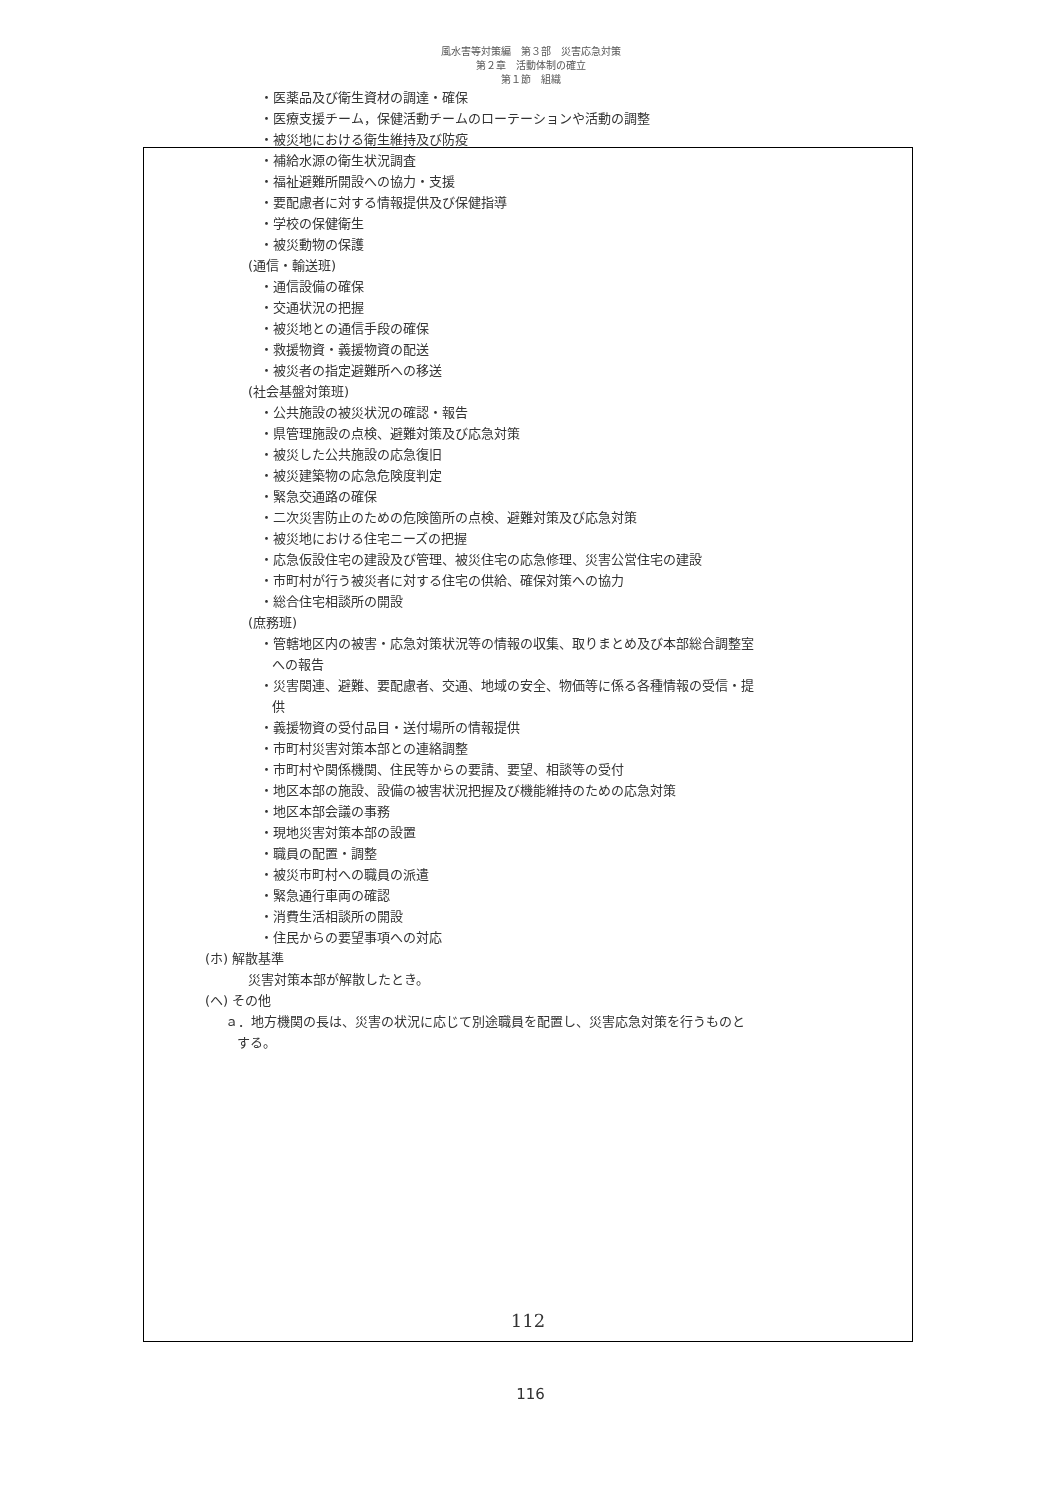風水害等対策編　第３部　災害応急対策
第２章　活動体制の確立
第１節　組織
・医薬品及び衛生資材の調達・確保
・医療支援チーム，保健活動チームのローテーションや活動の調整
・被災地における衛生維持及び防疫
・補給水源の衛生状況調査
・福祉避難所開設への協力・支援
・要配慮者に対する情報提供及び保健指導
・学校の保健衛生
・被災動物の保護
(通信・輸送班)
・通信設備の確保
・交通状況の把握
・被災地との通信手段の確保
・救援物資・義援物資の配送
・被災者の指定避難所への移送
(社会基盤対策班)
・公共施設の被災状況の確認・報告
・県管理施設の点検、避難対策及び応急対策
・被災した公共施設の応急復旧
・被災建築物の応急危険度判定
・緊急交通路の確保
・二次災害防止のための危険箇所の点検、避難対策及び応急対策
・被災地における住宅ニーズの把握
・応急仮設住宅の建設及び管理、被災住宅の応急修理、災害公営住宅の建設
・市町村が行う被災者に対する住宅の供給、確保対策への協力
・総合住宅相談所の開設
(庶務班)
・管轄地区内の被害・応急対策状況等の情報の収集、取りまとめ及び本部総合調整室
への報告
・災害関連、避難、要配慮者、交通、地域の安全、物価等に係る各種情報の受信・提
供
・義援物資の受付品目・送付場所の情報提供
・市町村災害対策本部との連絡調整
・市町村や関係機関、住民等からの要請、要望、相談等の受付
・地区本部の施設、設備の被害状況把握及び機能維持のための応急対策
・地区本部会議の事務
・現地災害対策本部の設置
・職員の配置・調整
・被災市町村への職員の派遣
・緊急通行車両の確認
・消費生活相談所の開設
・住民からの要望事項への対応
(ホ) 解散基準
災害対策本部が解散したとき。
(ヘ) その他
ａ．地方機関の長は、災害の状況に応じて別途職員を配置し、災害応急対策を行うものと
する。
112
116